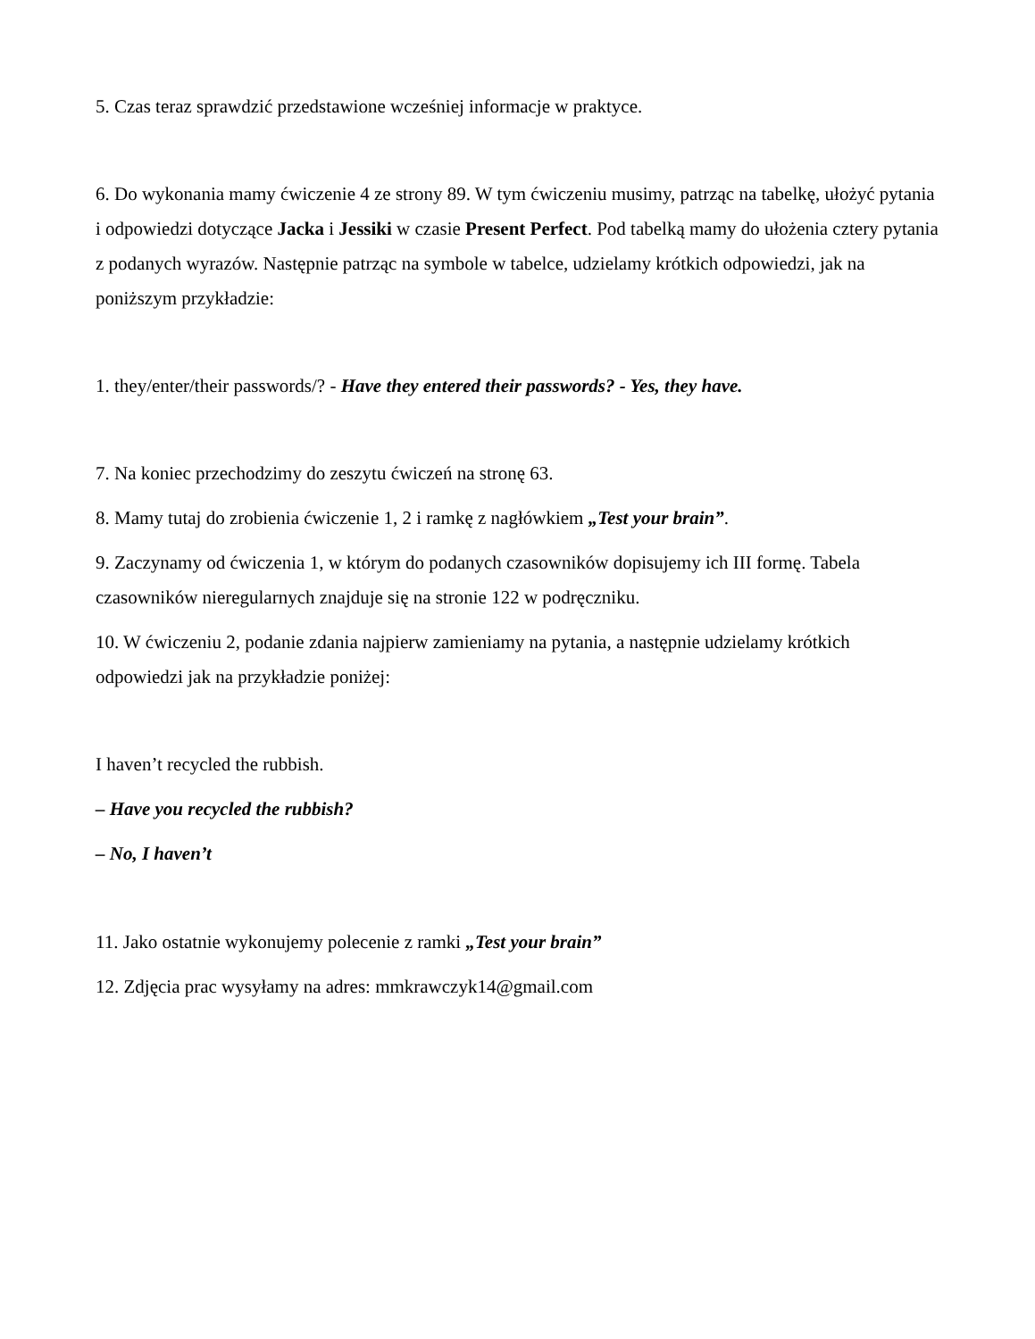5. Czas teraz sprawdzić przedstawione wcześniej informacje w praktyce.
6. Do wykonania mamy ćwiczenie 4 ze strony 89. W tym ćwiczeniu musimy, patrząc na tabelkę, ułożyć pytania i odpowiedzi dotyczące Jacka i Jessiki w czasie Present Perfect. Pod tabelką mamy do ułożenia cztery pytania z podanych wyrazów. Następnie patrząc na symbole w tabelce, udzielamy krótkich odpowiedzi, jak na poniższym przykładzie:
1. they/enter/their passwords/? - Have they entered their passwords? - Yes, they have.
7. Na koniec przechodzimy do zeszytu ćwiczeń na stronę 63.
8. Mamy tutaj do zrobienia ćwiczenie 1, 2 i ramkę z nagłówkiem „Test your brain”.
9. Zaczynamy od ćwiczenia 1, w którym do podanych czasowników dopisujemy ich III formę. Tabela czasowników nieregularnych znajduje się na stronie 122 w podręczniku.
10. W ćwiczeniu 2, podanie zdania najpierw zamieniamy na pytania, a następnie udzielamy krótkich odpowiedzi jak na przykładzie poniżej:
I haven’t recycled the rubbish.
– Have you recycled the rubbish?
– No, I haven’t
11. Jako ostatnie wykonujemy polecenie z ramki „Test your brain”
12. Zdjęcia prac wysyłamy na adres: mmkrawczyk14@gmail.com